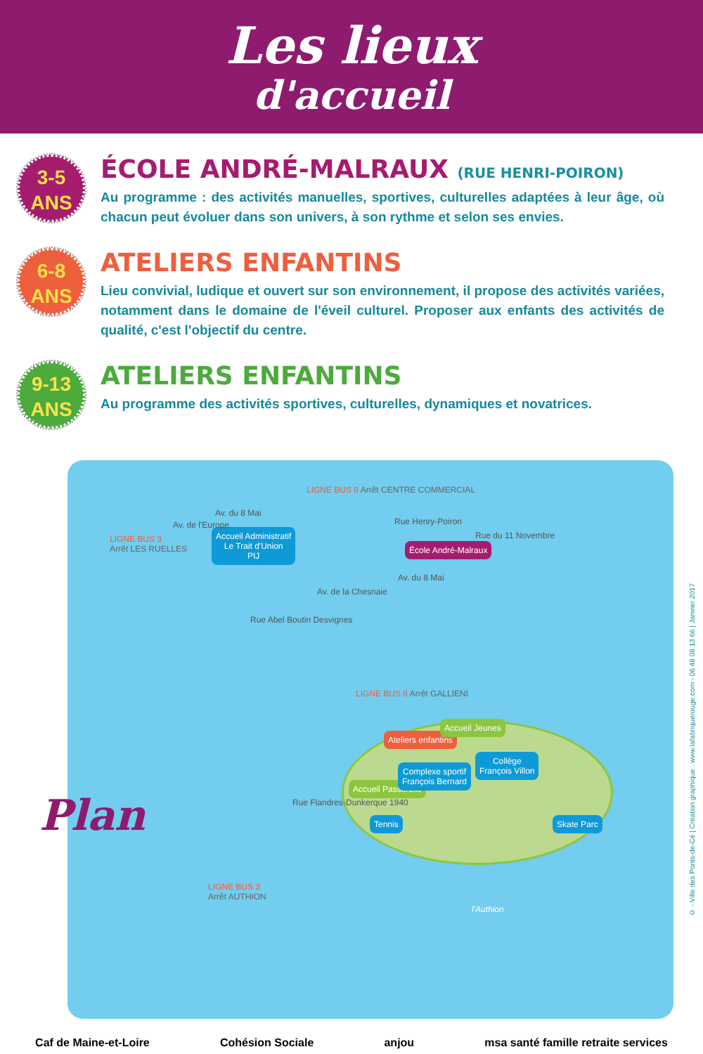Les lieux
d'accueil
3-5
ANS
ÉCOLE ANDRÉ-MALRAUX (RUE HENRI-POIRON)
Au programme : des activités manuelles, sportives, culturelles adaptées à leur âge, où chacun peut évoluer dans son univers, à son rythme et selon ses envies.
6-8
ANS
ATELIERS ENFANTINS
Lieu convivial, ludique et ouvert sur son environnement, il propose des activités variées, notamment dans le domaine de l'éveil culturel. Proposer aux enfants des activités de qualité, c'est l'objectif du centre.
9-13
ANS
ATELIERS ENFANTINS
Au programme des activités sportives, culturelles, dynamiques et novatrices.
LIGNE BUS 8 Arrêt CENTRE COMMERCIAL
LIGNE BUS 3
Arrêt LES RUELLES
Accueil Administratif
Le Trait d'Union
PIJ
Av. du 8 Mai
Av. de l'Europe Rue Henry-Poiron
École André-Malraux
Av. du 8 Mai
Rue du 11 Novembre
Av. de la Chesnaie
Rue Abel Boutin Desvignes
LIGNE BUS 8 Arrêt GALLIENI
Ateliers enfantins
Accueil Jeunes
Accueil Passerelle
Complexe sportif
François Bernard
Collège
François Villon
Tennis Skate Parc
Rue Flandres-Dunkerque 1940
LIGNE BUS 3
Arrêt AUTHION
l'Authion
Plan
Caf de Maine-et-Loire Cohésion Sociale anjou msa santé famille retraite services
© - Ville des Ponts-de-Cé | Création graphique : www.lafabriquerouge.com - 06 48 08 13 66 | Janvier 2017